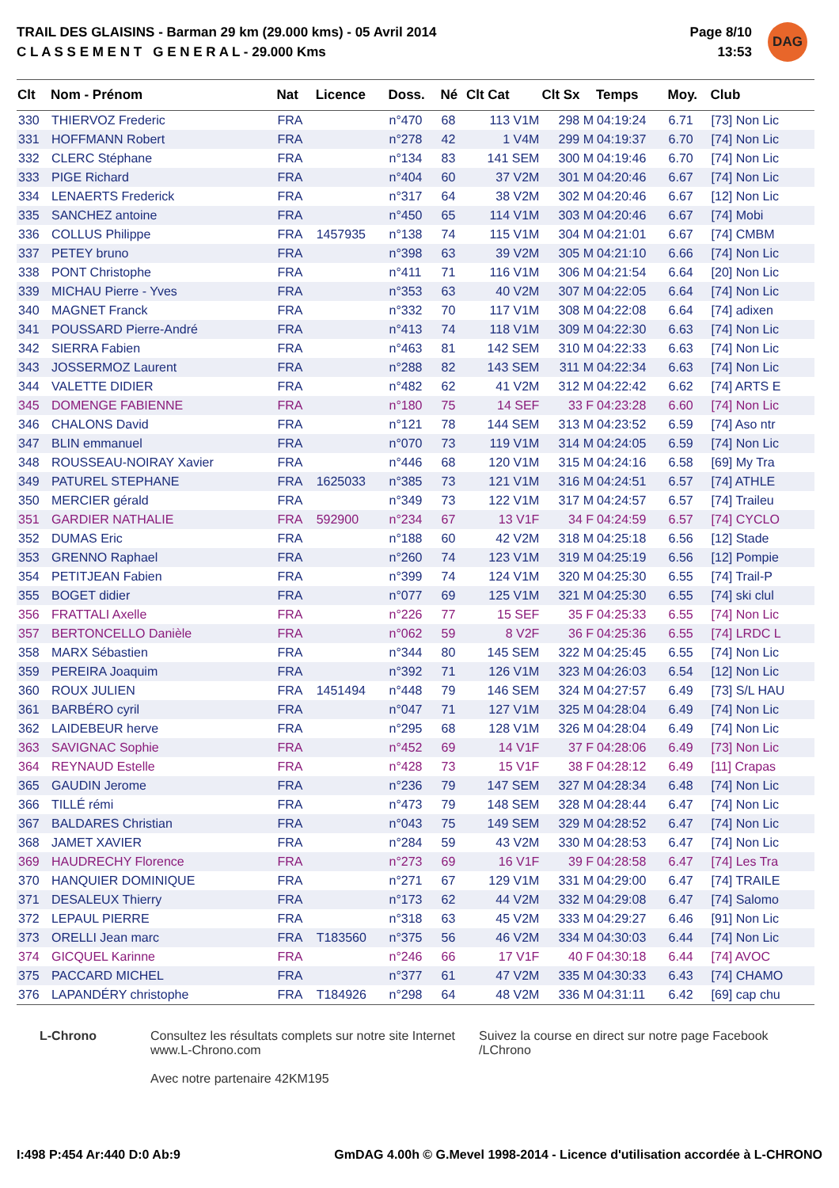TRAIL DES GLAISINS - Barman 29 km (29.000 kms) - 05 Avril 2014
C L A S S E M E N T G E N E R A L - 29.000 Kms
Page 8/10
13:53
DAG
| Clt | Nom - Prénom | Nat | Licence | Doss. | Né | Clt Cat | Clt Sx | Temps | Moy. | Club |
| --- | --- | --- | --- | --- | --- | --- | --- | --- | --- | --- |
| 330 | THIERVOZ Frederic | FRA | | n°470 | 68 | 113 V1M | 298 M | 04:19:24 | 6.71 | [73] Non Lic |
| 331 | HOFFMANN Robert | FRA | | n°278 | 42 | 1 V4M | 299 M | 04:19:37 | 6.70 | [74] Non Lic |
| 332 | CLERC Stéphane | FRA | | n°134 | 83 | 141 SEM | 300 M | 04:19:46 | 6.70 | [74] Non Lic |
| 333 | PIGE Richard | FRA | | n°404 | 60 | 37 V2M | 301 M | 04:20:46 | 6.67 | [74] Non Lic |
| 334 | LENAERTS Frederick | FRA | | n°317 | 64 | 38 V2M | 302 M | 04:20:46 | 6.67 | [12] Non Lic |
| 335 | SANCHEZ antoine | FRA | | n°450 | 65 | 114 V1M | 303 M | 04:20:46 | 6.67 | [74] Mobi |
| 336 | COLLUS Philippe | FRA | 1457935 | n°138 | 74 | 115 V1M | 304 M | 04:21:01 | 6.67 | [74] CMBM |
| 337 | PETEY bruno | FRA | | n°398 | 63 | 39 V2M | 305 M | 04:21:10 | 6.66 | [74] Non Lic |
| 338 | PONT Christophe | FRA | | n°411 | 71 | 116 V1M | 306 M | 04:21:54 | 6.64 | [20] Non Lic |
| 339 | MICHAU Pierre - Yves | FRA | | n°353 | 63 | 40 V2M | 307 M | 04:22:05 | 6.64 | [74] Non Lic |
| 340 | MAGNET Franck | FRA | | n°332 | 70 | 117 V1M | 308 M | 04:22:08 | 6.64 | [74] adixen |
| 341 | POUSSARD Pierre-André | FRA | | n°413 | 74 | 118 V1M | 309 M | 04:22:30 | 6.63 | [74] Non Lic |
| 342 | SIERRA Fabien | FRA | | n°463 | 81 | 142 SEM | 310 M | 04:22:33 | 6.63 | [74] Non Lic |
| 343 | JOSSERMOZ Laurent | FRA | | n°288 | 82 | 143 SEM | 311 M | 04:22:34 | 6.63 | [74] Non Lic |
| 344 | VALETTE DIDIER | FRA | | n°482 | 62 | 41 V2M | 312 M | 04:22:42 | 6.62 | [74] ARTS E |
| 345 | DOMENGE FABIENNE | FRA | | n°180 | 75 | 14 SEF | 33 F | 04:23:28 | 6.60 | [74] Non Lic |
| 346 | CHALONS David | FRA | | n°121 | 78 | 144 SEM | 313 M | 04:23:52 | 6.59 | [74] Aso ntr |
| 347 | BLIN emmanuel | FRA | | n°070 | 73 | 119 V1M | 314 M | 04:24:05 | 6.59 | [74] Non Lic |
| 348 | ROUSSEAU-NOIRAY Xavier | FRA | | n°446 | 68 | 120 V1M | 315 M | 04:24:16 | 6.58 | [69] My Tra |
| 349 | PATUREL STEPHANE | FRA | 1625033 | n°385 | 73 | 121 V1M | 316 M | 04:24:51 | 6.57 | [74] ATHLE |
| 350 | MERCIER gérald | FRA | | n°349 | 73 | 122 V1M | 317 M | 04:24:57 | 6.57 | [74] Traileu |
| 351 | GARDIER NATHALIE | FRA | 592900 | n°234 | 67 | 13 V1F | 34 F | 04:24:59 | 6.57 | [74] CYCLO |
| 352 | DUMAS Eric | FRA | | n°188 | 60 | 42 V2M | 318 M | 04:25:18 | 6.56 | [12] Stade |
| 353 | GRENNO Raphael | FRA | | n°260 | 74 | 123 V1M | 319 M | 04:25:19 | 6.56 | [12] Pompie |
| 354 | PETITJEAN Fabien | FRA | | n°399 | 74 | 124 V1M | 320 M | 04:25:30 | 6.55 | [74] Trail-P |
| 355 | BOGET didier | FRA | | n°077 | 69 | 125 V1M | 321 M | 04:25:30 | 6.55 | [74] ski clul |
| 356 | FRATTALI Axelle | FRA | | n°226 | 77 | 15 SEF | 35 F | 04:25:33 | 6.55 | [74] Non Lic |
| 357 | BERTONCELLO Danièle | FRA | | n°062 | 59 | 8 V2F | 36 F | 04:25:36 | 6.55 | [74] LRDC L |
| 358 | MARX Sébastien | FRA | | n°344 | 80 | 145 SEM | 322 M | 04:25:45 | 6.55 | [74] Non Lic |
| 359 | PEREIRA Joaquim | FRA | | n°392 | 71 | 126 V1M | 323 M | 04:26:03 | 6.54 | [12] Non Lic |
| 360 | ROUX JULIEN | FRA | 1451494 | n°448 | 79 | 146 SEM | 324 M | 04:27:57 | 6.49 | [73] S/L HAU |
| 361 | BARBÉRO cyril | FRA | | n°047 | 71 | 127 V1M | 325 M | 04:28:04 | 6.49 | [74] Non Lic |
| 362 | LAIDEBEUR herve | FRA | | n°295 | 68 | 128 V1M | 326 M | 04:28:04 | 6.49 | [74] Non Lic |
| 363 | SAVIGNAC Sophie | FRA | | n°452 | 69 | 14 V1F | 37 F | 04:28:06 | 6.49 | [73] Non Lic |
| 364 | REYNAUD Estelle | FRA | | n°428 | 73 | 15 V1F | 38 F | 04:28:12 | 6.49 | [11] Crapas |
| 365 | GAUDIN Jerome | FRA | | n°236 | 79 | 147 SEM | 327 M | 04:28:34 | 6.48 | [74] Non Lic |
| 366 | TILLÉ rémi | FRA | | n°473 | 79 | 148 SEM | 328 M | 04:28:44 | 6.47 | [74] Non Lic |
| 367 | BALDARES Christian | FRA | | n°043 | 75 | 149 SEM | 329 M | 04:28:52 | 6.47 | [74] Non Lic |
| 368 | JAMET XAVIER | FRA | | n°284 | 59 | 43 V2M | 330 M | 04:28:53 | 6.47 | [74] Non Lic |
| 369 | HAUDRECHY Florence | FRA | | n°273 | 69 | 16 V1F | 39 F | 04:28:58 | 6.47 | [74] Les Tra |
| 370 | HANQUIER DOMINIQUE | FRA | | n°271 | 67 | 129 V1M | 331 M | 04:29:00 | 6.47 | [74] TRAILE |
| 371 | DESALEUX Thierry | FRA | | n°173 | 62 | 44 V2M | 332 M | 04:29:08 | 6.47 | [74] Salomo |
| 372 | LEPAUL PIERRE | FRA | | n°318 | 63 | 45 V2M | 333 M | 04:29:27 | 6.46 | [91] Non Lic |
| 373 | ORELLI Jean marc | FRA | T183560 | n°375 | 56 | 46 V2M | 334 M | 04:30:03 | 6.44 | [74] Non Lic |
| 374 | GICQUEL Karinne | FRA | | n°246 | 66 | 17 V1F | 40 F | 04:30:18 | 6.44 | [74] AVOC |
| 375 | PACCARD MICHEL | FRA | | n°377 | 61 | 47 V2M | 335 M | 04:30:33 | 6.43 | [74] CHAMO |
| 376 | LAPANDÉRY christophe | FRA | T184926 | n°298 | 64 | 48 V2M | 336 M | 04:31:11 | 6.42 | [69] cap chu |
L-Chrono Consultez les résultats complets sur notre site Internet
www.L-Chrono.com
Avec notre partenaire 42KM195
Suivez la course en direct sur notre page Facebook
/LChrono
I:498 P:454 Ar:440 D:0 Ab:9 GmDAG 4.00h © G.Mevel 1998-2014 - Licence d'utilisation accordée à L-CHRONO